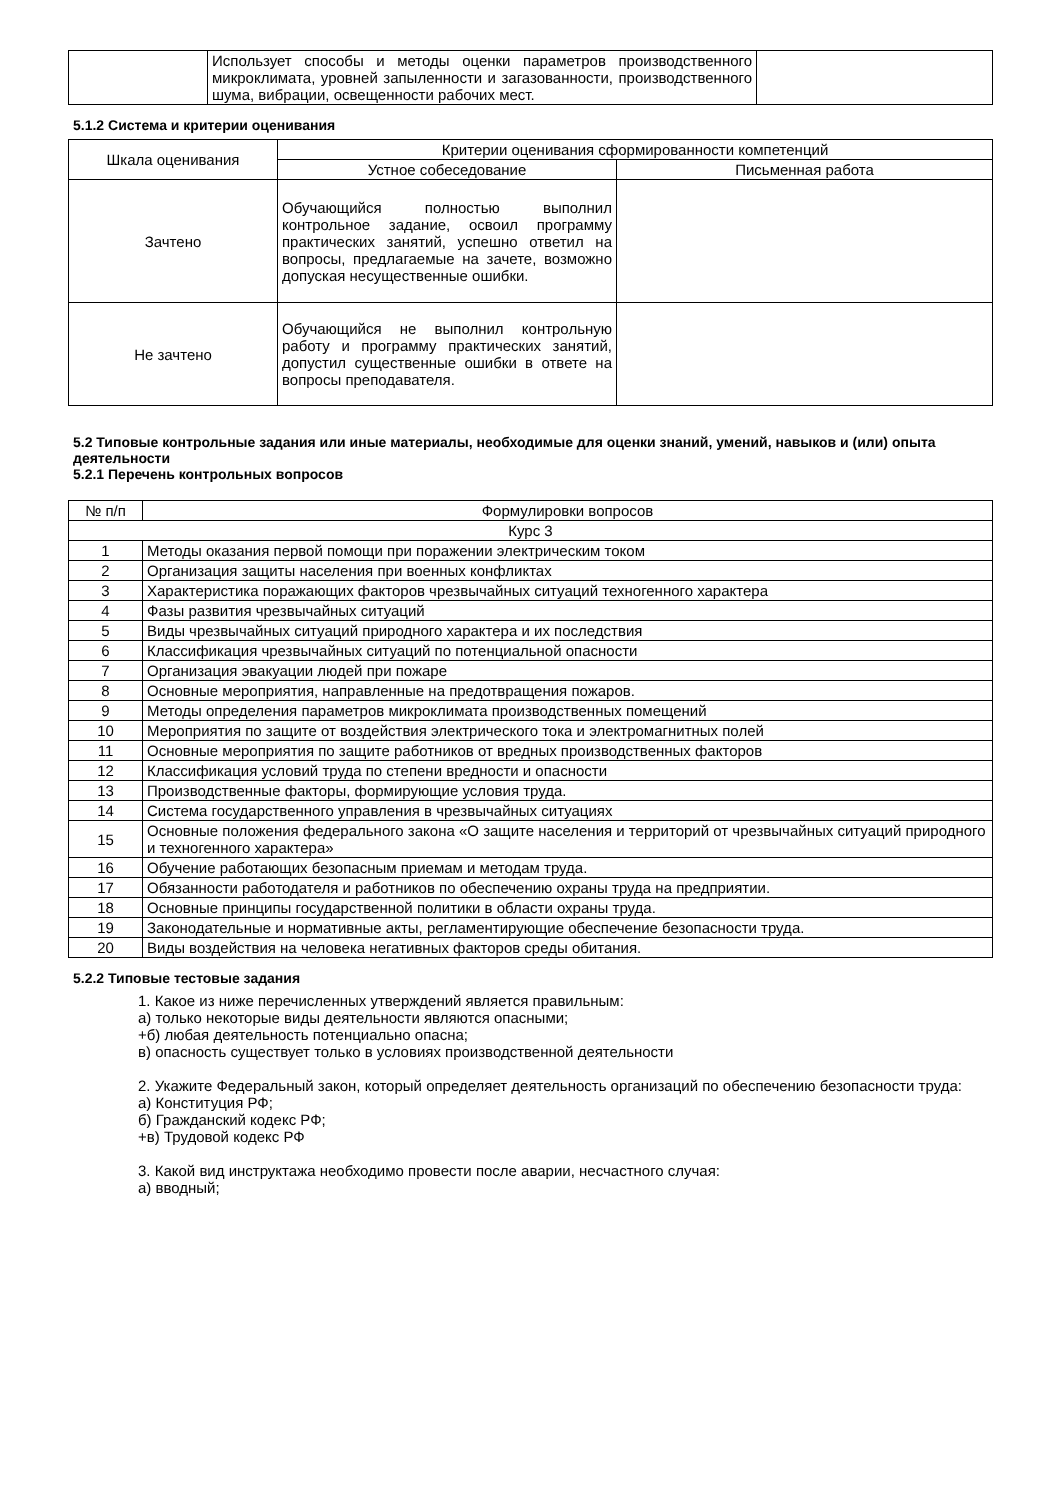| | Использует способы и методы оценки параметров производственного микроклимата, уровней запыленности и загазованности, производственного шума, вибрации, освещенности рабочих мест. | |
5.1.2 Система и критерии оценивания
| Шкала оценивания | Критерии оценивания сформированности компетенций | |
| --- | --- | --- |
| | Устное собеседование | Письменная работа |
| Зачтено | Обучающийся полностью выполнил контрольное задание, освоил программу практических занятий, успешно ответил на вопросы, предлагаемые на зачете, возможно допуская несущественные ошибки. | |
| Не зачтено | Обучающийся не выполнил контрольную работу и программу практических занятий, допустил существенные ошибки в ответе на вопросы преподавателя. | |
5.2 Типовые контрольные задания или иные материалы, необходимые для оценки знаний, умений, навыков и (или) опыта деятельности
5.2.1 Перечень контрольных вопросов
| № п/п | Формулировки вопросов |
| --- | --- |
| Курс 3 | |
| 1 | Методы оказания первой помощи при поражении электрическим током |
| 2 | Организация защиты населения при военных конфликтах |
| 3 | Характеристика поражающих факторов чрезвычайных ситуаций техногенного характера |
| 4 | Фазы развития чрезвычайных ситуаций |
| 5 | Виды чрезвычайных ситуаций природного характера и их последствия |
| 6 | Классификация чрезвычайных ситуаций по потенциальной опасности |
| 7 | Организация эвакуации людей при пожаре |
| 8 | Основные мероприятия, направленные на предотвращения пожаров. |
| 9 | Методы определения параметров микроклимата производственных помещений |
| 10 | Мероприятия по защите от воздействия электрического тока и электромагнитных полей |
| 11 | Основные мероприятия по защите работников от вредных производственных факторов |
| 12 | Классификация условий труда по степени вредности и опасности |
| 13 | Производственные факторы, формирующие условия труда. |
| 14 | Система государственного управления в чрезвычайных ситуациях |
| 15 | Основные положения федерального закона «О защите населения и территорий от чрезвычайных ситуаций природного и техногенного характера» |
| 16 | Обучение работающих безопасным приемам и методам труда. |
| 17 | Обязанности работодателя и работников по обеспечению охраны труда на предприятии. |
| 18 | Основные принципы государственной политики в области охраны труда. |
| 19 | Законодательные и нормативные акты, регламентирующие обеспечение безопасности труда. |
| 20 | Виды воздействия на человека негативных факторов среды обитания. |
5.2.2 Типовые тестовые задания
1. Какое из ниже перечисленных утверждений является правильным:
а) только некоторые виды деятельности являются опасными;
+б) любая деятельность потенциально опасна;
в) опасность существует только в условиях производственной деятельности
2. Укажите Федеральный закон, который определяет деятельность организаций по обеспечению безопасности труда:
а) Конституция РФ;
б) Гражданский кодекс РФ;
+в) Трудовой кодекс РФ
3. Какой вид инструктажа необходимо провести после аварии, несчастного случая:
а) вводный;